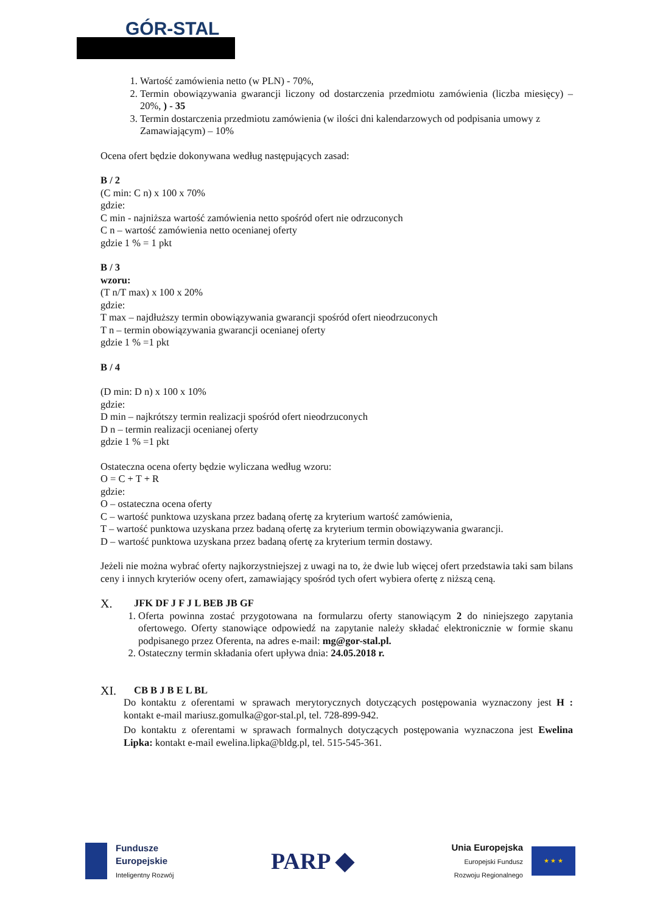GÓR-STAL
1. Wartość zamówienia netto (w PLN) - 70%,
2. Termin obowiązywania gwarancji liczony od dostarczenia przedmiotu zamówienia (liczba miesięcy) – 20%, ) - 35
3. Termin dostarczenia przedmiotu zamówienia (w ilości dni kalendarzowych od podpisania umowy z Zamawiającym) – 10%
Ocena ofert będzie dokonywana według następujących zasad:
B / 2
(C min: C n) x 100 x 70%
gdzie:
C min - najniższa wartość zamówienia netto spośród ofert nie odrzuconych
C n – wartość zamówienia netto ocenianej oferty
gdzie 1 % = 1 pkt
B / 3
wzoru:
(T n/T max) x 100 x 20%
gdzie:
T max – najdłuższy termin obowiązywania gwarancji spośród ofert nieodrzuconych
T n – termin obowiązywania gwarancji ocenianej oferty
gdzie 1 % =1 pkt
B / 4
(D min: D n) x 100 x 10%
gdzie:
D min – najkrótszy termin realizacji spośród ofert nieodrzuconych
D n – termin realizacji ocenianej oferty
gdzie 1 % =1 pkt
Ostateczna ocena oferty będzie wyliczana według wzoru:
O = C + T + R
gdzie:
O – ostateczna ocena oferty
C – wartość punktowa uzyskana przez badaną ofertę za kryterium wartość zamówienia,
T – wartość punktowa uzyskana przez badaną ofertę za kryterium termin obowiązywania gwarancji.
D – wartość punktowa uzyskana przez badaną ofertę za kryterium termin dostawy.
Jeżeli nie można wybrać oferty najkorzystniejszej z uwagi na to, że dwie lub więcej ofert przedstawia taki sam bilans ceny i innych kryteriów oceny ofert, zamawiający spośród tych ofert wybiera ofertę z niższą ceną.
X. JFK DF J F J L BEB JB GF
1. Oferta powinna zostać przygotowana na formularzu oferty stanowiącym 2 do niniejszego zapytania ofertowego. Oferty stanowiące odpowiedź na zapytanie należy składać elektronicznie w formie skanu podpisanego przez Oferenta, na adres e-mail: mg@gor-stal.pl.
2. Ostateczny termin składania ofert upływa dnia: 24.05.2018 r.
XI. CB B J B E L BL
Do kontaktu z oferentami w sprawach merytorycznych dotyczących postępowania wyznaczony jest H : kontakt e-mail mariusz.gomulka@gor-stal.pl, tel. 728-899-942.
Do kontaktu z oferentami w sprawach formalnych dotyczących postępowania wyznaczona jest Ewelina Lipka: kontakt e-mail ewelina.lipka@bldg.pl, tel. 515-545-361.
Fundusze
Europejskie
Inteligentny Rozwój
PARP ◆
Unia Europejska
Europejski Fundusz
Rozwoju Regionalnego
★ ★ ★